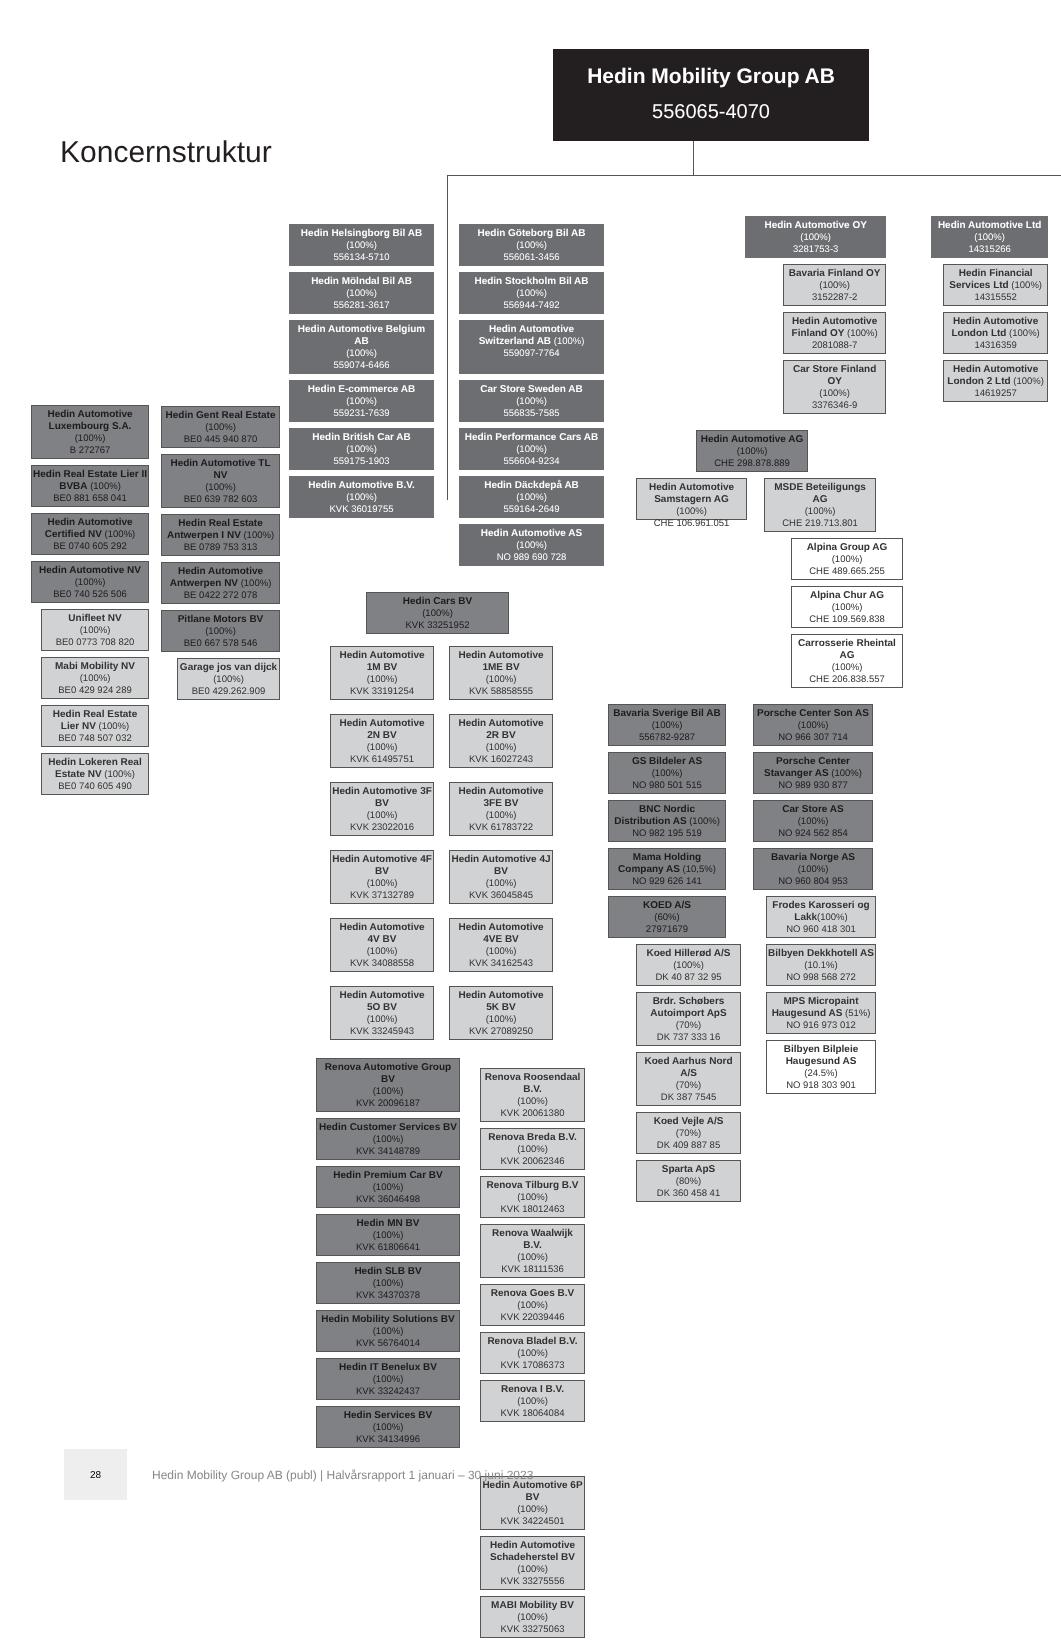Koncernstruktur
Hedin Mobility Group AB
556065-4070
Hedin Automotive Luxembourg S.A. (100%)
B 272767
Hedin Real Estate Lier II BVBA (100%)
BE0 881 658 041
Hedin Automotive Certified NV (100%)
BE 0740 605 292
Hedin Automotive NV (100%)
BE0 740 526 506
Unifleet NV
(100%)
BE0 0773 708 820
Mabi Mobility NV
(100%)
BE0 429 924 289
Hedin Real Estate Lier NV (100%)
BE0 748 507 032
Hedin Lokeren Real Estate NV (100%)
BE0 740 605 490
Hedin Gent Real Estate (100%)
BE0 445 940 870
Hedin Automotive TL NV
(100%)
BE0 639 782 603
Hedin Real Estate Antwerpen I NV (100%)
BE 0789 753 313
Hedin Automotive Antwerpen NV (100%)
BE 0422 272 078
Pitlane Motors BV
(100%)
BE0 667 578 546
Garage jos van dijck
(100%)
BE0 429.262.909
Hedin Helsingborg Bil AB
(100%)
556134-5710
Hedin Göteborg Bil AB
(100%)
556061-3456
Hedin Mölndal Bil AB
(100%)
556281-3617
Hedin Stockholm Bil AB
(100%)
556944-7492
Hedin Automotive Belgium AB
(100%)
559074-6466
Hedin Automotive Switzerland AB (100%)
559097-7764
Hedin E-commerce AB
(100%)
559231-7639
Car Store Sweden AB
(100%)
556835-7585
Hedin British Car AB
(100%)
559175-1903
Hedin Performance Cars AB
(100%)
556604-9234
Hedin Automotive B.V.
(100%)
KVK 36019755
Hedin Däckdepå AB
(100%)
559164-2649
Hedin Automotive AS
(100%)
NO 989 690 728
Hedin Cars BV
(100%)
KVK 33251952
Hedin Automotive 1M BV
(100%)
KVK 33191254
Hedin Automotive 1ME BV
(100%)
KVK 58858555
Hedin Automotive 2N BV
(100%)
KVK 61495751
Hedin Automotive 2R BV
(100%)
KVK 16027243
Hedin Automotive 3F BV
(100%)
KVK 23022016
Hedin Automotive 3FE BV
(100%)
KVK 61783722
Hedin Automotive 4F BV
(100%)
KVK 37132789
Hedin Automotive 4J BV
(100%)
KVK 36045845
Hedin Automotive 4V BV
(100%)
KVK 34088558
Hedin Automotive 4VE BV
(100%)
KVK 34162543
Hedin Automotive 5O BV
(100%)
KVK 33245943
Hedin Automotive 5K BV
(100%)
KVK 27089250
Renova Automotive Group BV
(100%)
KVK 20096187
Hedin Customer Services BV
(100%)
KVK 34148789
Hedin Premium Car BV
(100%)
KVK 36046498
Hedin MN BV
(100%)
KVK 61806641
Hedin SLB BV
(100%)
KVK 34370378
Hedin Mobility Solutions BV
(100%)
KVK 56764014
Hedin IT Benelux BV
(100%)
KVK 33242437
Hedin Services BV
(100%)
KVK 34134996
Renova Roosendaal B.V.
(100%)
KVK 20061380
Renova Breda B.V.
(100%)
KVK 20062346
Renova Tilburg B.V
(100%)
KVK 18012463
Renova Waalwijk B.V.
(100%)
KVK 18111536
Renova Goes B.V
(100%)
KVK 22039446
Renova Bladel B.V.
(100%)
KVK 17086373
Renova I B.V.
(100%)
KVK 18064084
Hedin Automotive 6P BV
(100%)
KVK 34224501
Hedin Automotive Schadeherstel BV (100%)
KVK 33275556
MABI Mobility BV
(100%)
KVK 33275063
Hedin Automotive OY
(100%)
3281753-3
Bavaria Finland OY
(100%)
3152287-2
Hedin Automotive Finland OY (100%)
2081088-7
Car Store Finland OY
(100%)
3376346-9
Hedin Automotive Ltd
(100%)
14315266
Hedin Financial Services Ltd (100%)
14315552
Hedin Automotive London Ltd (100%)
14316359
Hedin Automotive London 2 Ltd (100%)
14619257
Hedin Automotive AG
(100%)
CHE 298.878.889
Hedin Automotive Samstagern AG (100%)
CHE 106.961.051
MSDE Beteiligungs AG
(100%)
CHE 219.713.801
Alpina Group AG
(100%)
CHE 489.665.255
Alpina Chur AG
(100%)
CHE 109.569.838
Carrosserie Rheintal AG
(100%)
CHE 206.838.557
Bavaria Sverige Bil AB
(100%)
556782-9287
GS Bildeler AS
(100%)
NO 980 501 515
BNC Nordic Distribution AS (100%)
NO 982 195 519
Mama Holding Company AS (10,5%)
NO 929 626 141
KOED A/S
(60%)
27971679
Koed Hillerød A/S
(100%)
DK 40 87 32 95
Brdr. Schøbers Autoimport ApS (70%)
DK 737 333 16
Koed Aarhus Nord A/S
(70%)
DK 387 7545
Koed Vejle A/S
(70%)
DK 409 887 85
Sparta ApS
(80%)
DK 360 458 41
Porsche Center Son AS (100%)
NO 966 307 714
Porsche Center Stavanger AS (100%)
NO 989 930 877
Car Store AS
(100%)
NO 924 562 854
Bavaria Norge AS
(100%)
NO 960 804 953
Frodes Karosseri og Lakk(100%)
NO 960 418 301
Bilbyen Dekkhotell AS
(10.1%)
NO 998 568 272
MPS Micropaint Haugesund AS (51%)
NO 916 973 012
Bilbyen Bilpleie Haugesund AS (24.5%)
NO 918 303 901
28
Hedin Mobility Group AB (publ) | Halvårsrapport 1 januari – 30 juni 2023